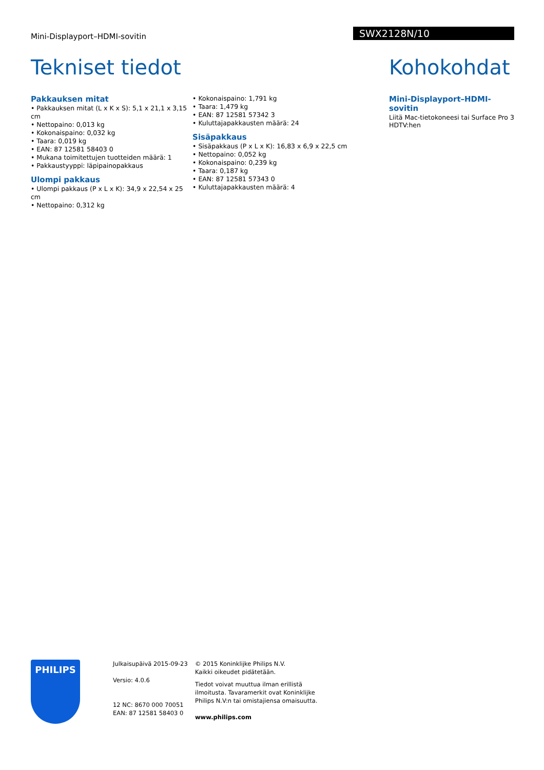Mini-Displayport–HDMI-sovitin
SWX2128N/10
Tekniset tiedot
Pakkauksen mitat
• Pakkauksen mitat (L x K x S): 5,1 x 21,1 x 3,15 cm
• Nettopaino: 0,013 kg
• Kokonaispaino: 0,032 kg
• Taara: 0,019 kg
• EAN: 87 12581 58403 0
• Mukana toimitettujen tuotteiden määrä: 1
• Pakkaustyyppi: läpipainopakkaus
Ulompi pakkaus
• Ulompi pakkaus (P x L x K): 34,9 x 22,54 x 25 cm
• Nettopaino: 0,312 kg
• Kokonaispaino: 1,791 kg
• Taara: 1,479 kg
• EAN: 87 12581 57342 3
• Kuluttajapakkausten määrä: 24
Sisäpakkaus
• Sisäpakkaus (P x L x K): 16,83 x 6,9 x 22,5 cm
• Nettopaino: 0,052 kg
• Kokonaispaino: 0,239 kg
• Taara: 0,187 kg
• EAN: 87 12581 57343 0
• Kuluttajapakkausten määrä: 4
Kohokohdat
Mini-Displayport–HDMI-sovitin
Liitä Mac-tietokoneesi tai Surface Pro 3 HDTV:hen
PHILIPS
Julkaisupäivä 2015-09-23
Versio: 4.0.6
12 NC: 8670 000 70051
EAN: 87 12581 58403 0
© 2015 Koninklijke Philips N.V.
Kaikki oikeudet pidätetään.
Tiedot voivat muuttua ilman erillistä ilmoitusta. Tavaramerkit ovat Koninklijke Philips N.V:n tai omistajiensa omaisuutta.
www.philips.com